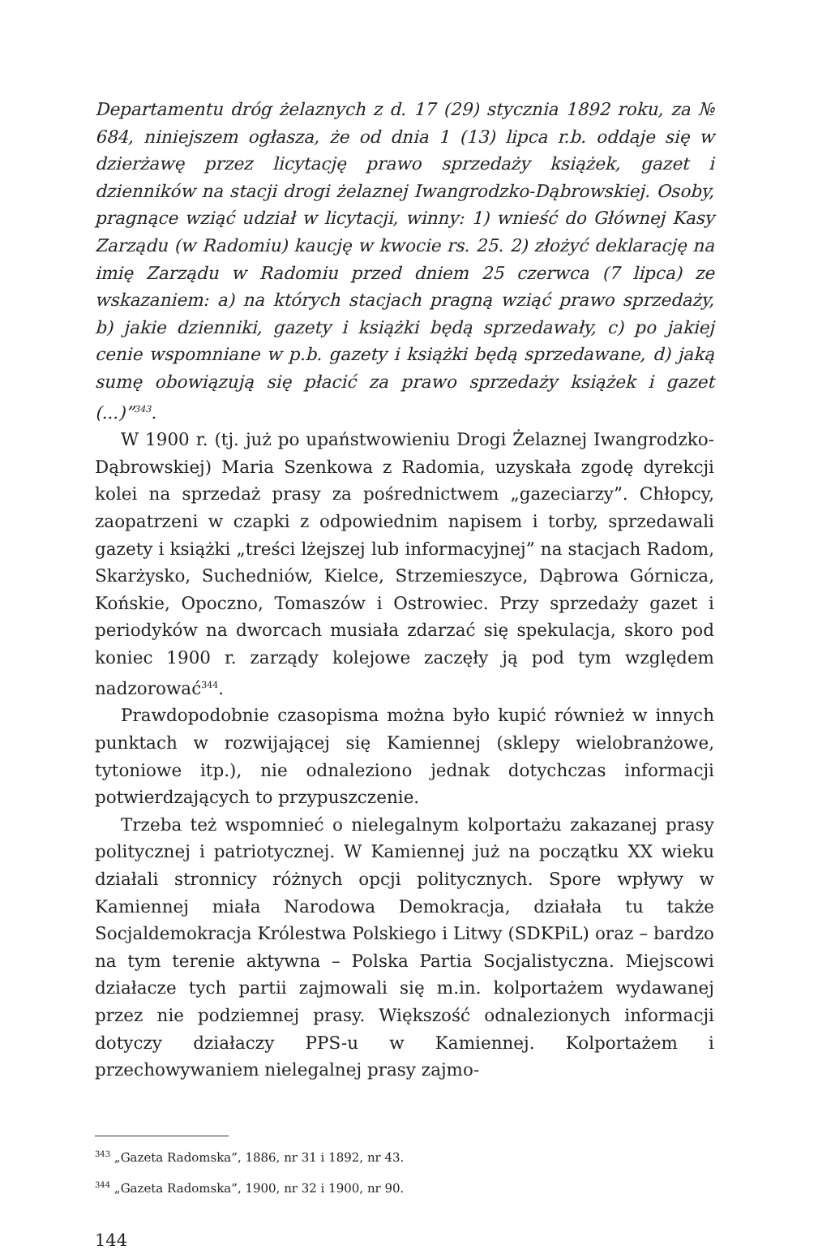Departamentu dróg żelaznych z d. 17 (29) stycznia 1892 roku, za № 684, niniejszem ogłasza, że od dnia 1 (13) lipca r.b. oddaje się w dzierżawę przez licytację prawo sprzedaży książek, gazet i dzienników na stacji drogi żelaznej Iwangrodzko-Dąbrowskiej. Osoby, pragnące wziąć udział w licytacji, winny: 1) wnieść do Głównej Kasy Zarządu (w Radomiu) kaucję w kwocie rs. 25. 2) złożyć deklarację na imię Zarządu w Radomiu przed dniem 25 czerwca (7 lipca) ze wskazaniem: a) na których stacjach pragną wziąć prawo sprzedaży, b) jakie dzienniki, gazety i książki będą sprzedawały, c) po jakiej cenie wspomniane w p.b. gazety i książki będą sprzedawane, d) jaką sumę obowiązują się płacić za prawo sprzedaży książek i gazet (...)”<sup>343</sup>.
W 1900 r. (tj. już po upaństwowieniu Drogi Żelaznej Iwangrodzko-Dąbrowskiej) Maria Szenkowa z Radomia, uzyskała zgodę dyrekcji kolei na sprzedaż prasy za pośrednictwem „gazeciarzy”. Chłopcy, zaopatrzeni w czapki z odpowiednim napisem i torby, sprzedawali gazety i książki „treści lżejszej lub informacyjnej” na stacjach Radom, Skarżysko, Suchedniów, Kielce, Strzemieszyce, Dąbrowa Górnicza, Końskie, Opoczno, Tomaszów i Ostrowiec. Przy sprzedaży gazet i periodyków na dworcach musiała zdarzać się spekulacja, skoro pod koniec 1900 r. zarządy kolejowe zaczęły ją pod tym względem nadzorować<sup>344</sup>.
Prawdopodobnie czasopisma można było kupić również w innych punktach w rozwijającej się Kamiennej (sklepy wielobranżowe, tytoniowe itp.), nie odnaleziono jednak dotychczas informacji potwierdzających to przypuszczenie.
Trzeba też wspomnieć o nielegalnym kolportażu zakazanej prasy politycznej i patriotycznej. W Kamiennej już na początku XX wieku działali stronnicy różnych opcji politycznych. Spore wpływy w Kamiennej miała Narodowa Demokracja, działała tu także Socjaldemokracja Królestwa Polskiego i Litwy (SDKPiL) oraz – bardzo na tym terenie aktywna – Polska Partia Socjalistyczna. Miejscowi działacze tych partii zajmowali się m.in. kolportażem wydawanej przez nie podziemnej prasy. Większość odnalezionych informacji dotyczy działaczy PPS-u w Kamiennej. Kolportażem i przechowywaniem nielegalnej prasy zajmo-
<sup>343</sup> „Gazeta Radomska”, 1886, nr 31 i 1892, nr 43.
<sup>344</sup> „Gazeta Radomska”, 1900, nr 32 i 1900, nr 90.
144